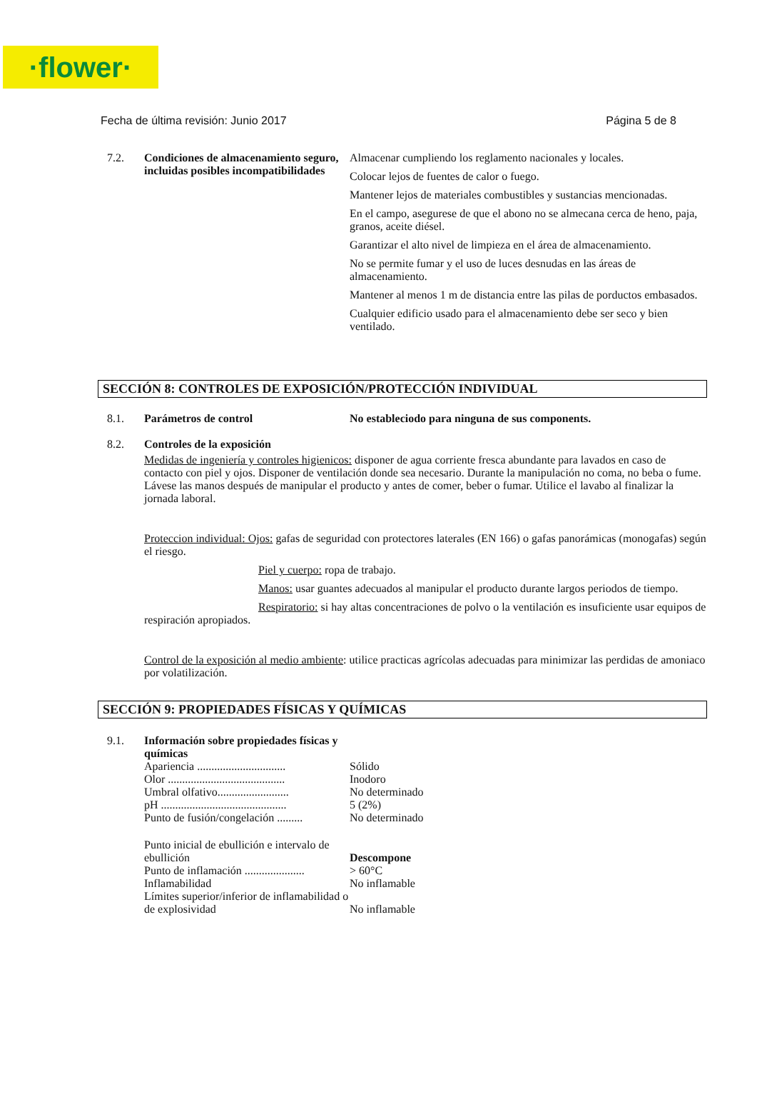·flower·
Fecha de última revisión: Junio 2017 Página 5 de 8
7.2. Condiciones de almacenamiento seguro, incluidas posibles incompatibilidades
Almacenar cumpliendo los reglamento nacionales y locales.
Colocar lejos de fuentes de calor o fuego.
Mantener lejos de materiales combustibles y sustancias mencionadas.
En el campo, asegurese de que el abono no se almecana cerca de heno, paja, granos, aceite diésel.
Garantizar el alto nivel de limpieza en el área de almacenamiento.
No se permite fumar y el uso de luces desnudas en las áreas de almacenamiento.
Mantener al menos 1 m de distancia entre las pilas de porductos embasados.
Cualquier edificio usado para el almacenamiento debe ser seco y bien ventilado.
SECCIÓN 8: CONTROLES DE EXPOSICIÓN/PROTECCIÓN INDIVIDUAL
8.1. Parámetros de control No estableciodo para ninguna de sus components.
8.2. Controles de la exposición
Medidas de ingeniería y controles higienicos: disponer de agua corriente fresca abundante para lavados en caso de contacto con piel y ojos. Disponer de ventilación donde sea necesario. Durante la manipulación no coma, no beba o fume. Lávese las manos después de manipular el producto y antes de comer, beber o fumar. Utilice el lavabo al finalizar la jornada laboral.
Proteccion individual: Ojos: gafas de seguridad con protectores laterales (EN 166) o gafas panorámicas (monogafas) según el riesgo.
Piel y cuerpo: ropa de trabajo.
Manos: usar guantes adecuados al manipular el producto durante largos periodos de tiempo.
Respiratorio: si hay altas concentraciones de polvo o la ventilación es insuficiente usar equipos de respiración apropiados.
Control de la exposición al medio ambiente: utilice practicas agrícolas adecuadas para minimizar las perdidas de amoniaco por volatilización.
SECCIÓN 9: PROPIEDADES FÍSICAS Y QUÍMICAS
9.1. Información sobre propiedades físicas y químicas
Apariencia ............................... Sólido
Olor ......................................... Inodoro
Umbral olfativo......................... No determinado
pH ............................................ 5 (2%)
Punto de fusión/congelación ......... No determinado
Punto inicial de ebullición e intervalo de ebullición Descompone
Punto de inflamación ..................... > 60°C
Inflamabilidad No inflamable
Límites superior/inferior de inflamabilidad o de explosividad No inflamable